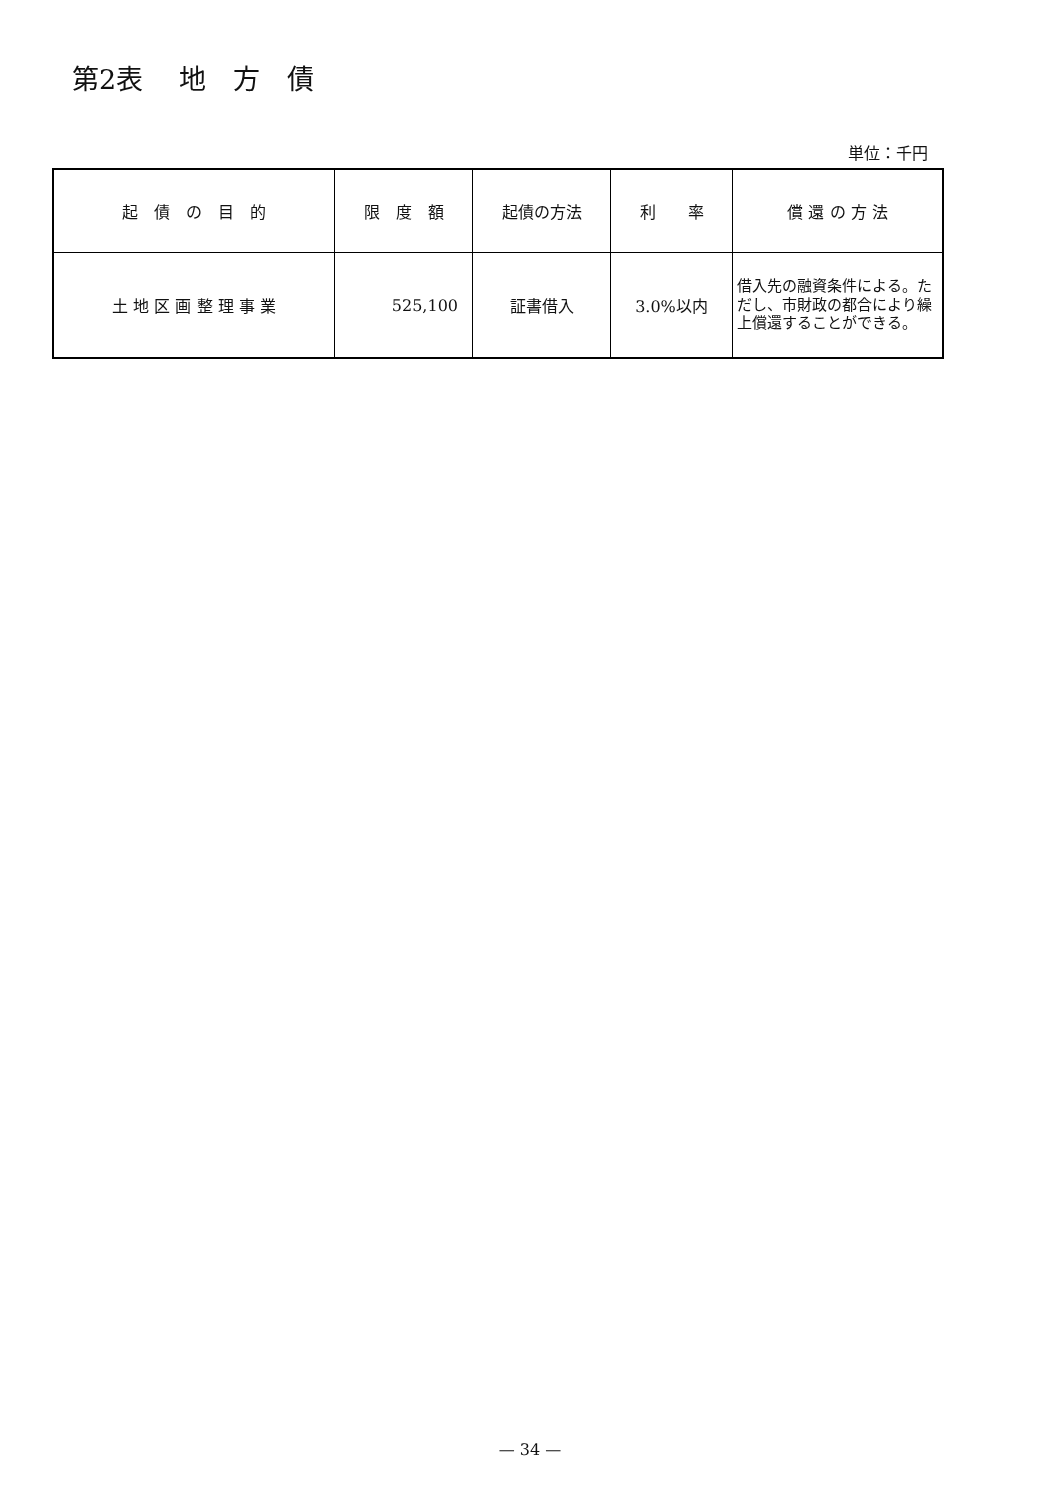第2表　 地　方　債
単位：千円
| 起 債 の 目 的 | 限 度 額 | 起債の方法 | 利 率 | 償 還 の 方 法 |
| --- | --- | --- | --- | --- |
| 土 地 区 画 整 理 事 業 | 525,100 | 証書借入 | 3.0%以内 | 借入先の融資条件による。ただし、市財政の都合により繰上償還することができる。 |
— 34 —